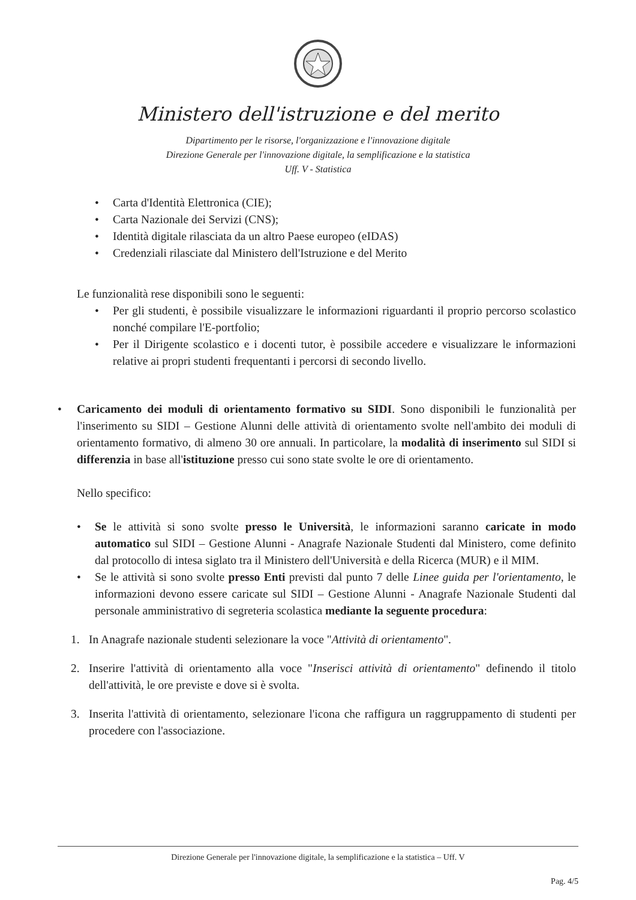Ministero dell'istruzione e del merito
Dipartimento per le risorse, l'organizzazione e l'innovazione digitale
Direzione Generale per l'innovazione digitale, la semplificazione e la statistica
Uff. V - Statistica
• Carta d'Identità Elettronica (CIE);
• Carta Nazionale dei Servizi (CNS);
• Identità digitale rilasciata da un altro Paese europeo (eIDAS)
• Credenziali rilasciate dal Ministero dell'Istruzione e del Merito
Le funzionalità rese disponibili sono le seguenti:
• Per gli studenti, è possibile visualizzare le informazioni riguardanti il proprio percorso scolastico nonché compilare l'E-portfolio;
• Per il Dirigente scolastico e i docenti tutor, è possibile accedere e visualizzare le informazioni relative ai propri studenti frequentanti i percorsi di secondo livello.
• Caricamento dei moduli di orientamento formativo su SIDI. Sono disponibili le funzionalità per l'inserimento su SIDI – Gestione Alunni delle attività di orientamento svolte nell'ambito dei moduli di orientamento formativo, di almeno 30 ore annuali. In particolare, la modalità di inserimento sul SIDI si differenzia in base all'istituzione presso cui sono state svolte le ore di orientamento.
Nello specifico:
• Se le attività si sono svolte presso le Università, le informazioni saranno caricate in modo automatico sul SIDI – Gestione Alunni - Anagrafe Nazionale Studenti dal Ministero, come definito dal protocollo di intesa siglato tra il Ministero dell'Università e della Ricerca (MUR) e il MIM.
• Se le attività si sono svolte presso Enti previsti dal punto 7 delle Linee guida per l'orientamento, le informazioni devono essere caricate sul SIDI – Gestione Alunni - Anagrafe Nazionale Studenti dal personale amministrativo di segreteria scolastica mediante la seguente procedura:
1. In Anagrafe nazionale studenti selezionare la voce "Attività di orientamento".
2. Inserire l'attività di orientamento alla voce "Inserisci attività di orientamento" definendo il titolo dell'attività, le ore previste e dove si è svolta.
3. Inserita l'attività di orientamento, selezionare l'icona che raffigura un raggruppamento di studenti per procedere con l'associazione.
Direzione Generale per l'innovazione digitale, la semplificazione e la statistica – Uff. V
Pag. 4/5